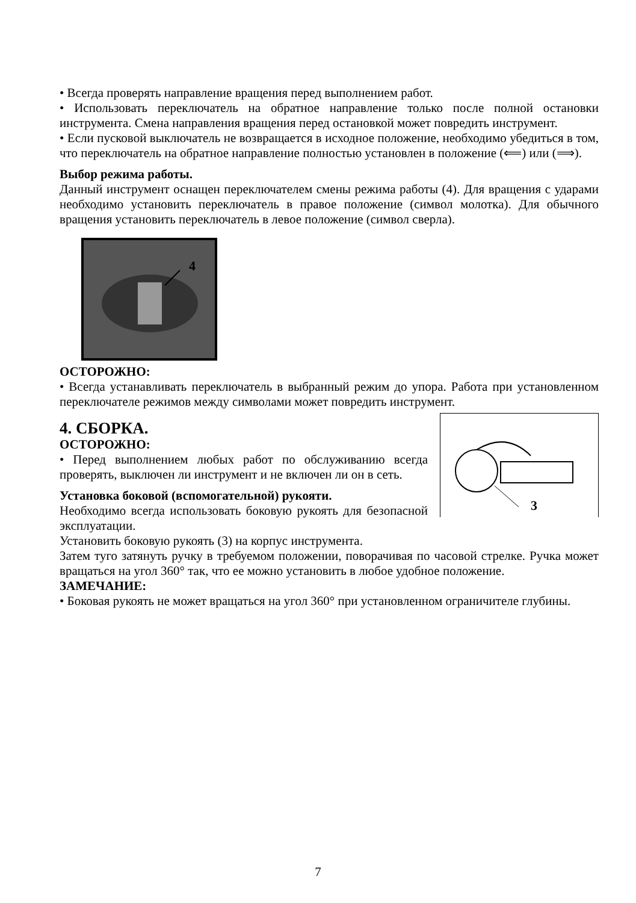• Всегда проверять направление вращения перед выполнением работ.
• Использовать переключатель на обратное направление только после полной остановки инструмента. Смена направления вращения перед остановкой может повредить инструмент.
• Если пусковой выключатель не возвращается в исходное положение, необходимо убедиться в том, что переключатель на обратное направление полностью установлен в положение (⟸) или (⟹).
Выбор режима работы.
Данный инструмент оснащен переключателем смены режима работы (4). Для вращения с ударами необходимо установить переключатель в правое положение (символ молотка). Для обычного вращения установить переключатель в левое положение (символ сверла).
4
ОСТОРОЖНО:
• Всегда устанавливать переключатель в выбранный режим до упора. Работа при установленном переключателе режимов между символами может повредить инструмент.
3
4. СБОРКА.
ОСТОРОЖНО:
• Перед выполнением любых работ по обслуживанию всегда проверять, выключен ли инструмент и не включен ли он в сеть.
Установка боковой (вспомогательной) рукояти.
Необходимо всегда использовать боковую рукоять для безопасной эксплуатации.
Установить боковую рукоять (3) на корпус инструмента.
Затем туго затянуть ручку в требуемом положении, поворачивая по часовой стрелке. Ручка может вращаться на угол 360° так, что ее можно установить в любое удобное положение.
ЗАМЕЧАНИЕ:
• Боковая рукоять не может вращаться на угол 360° при установленном ограничителе глубины.
7